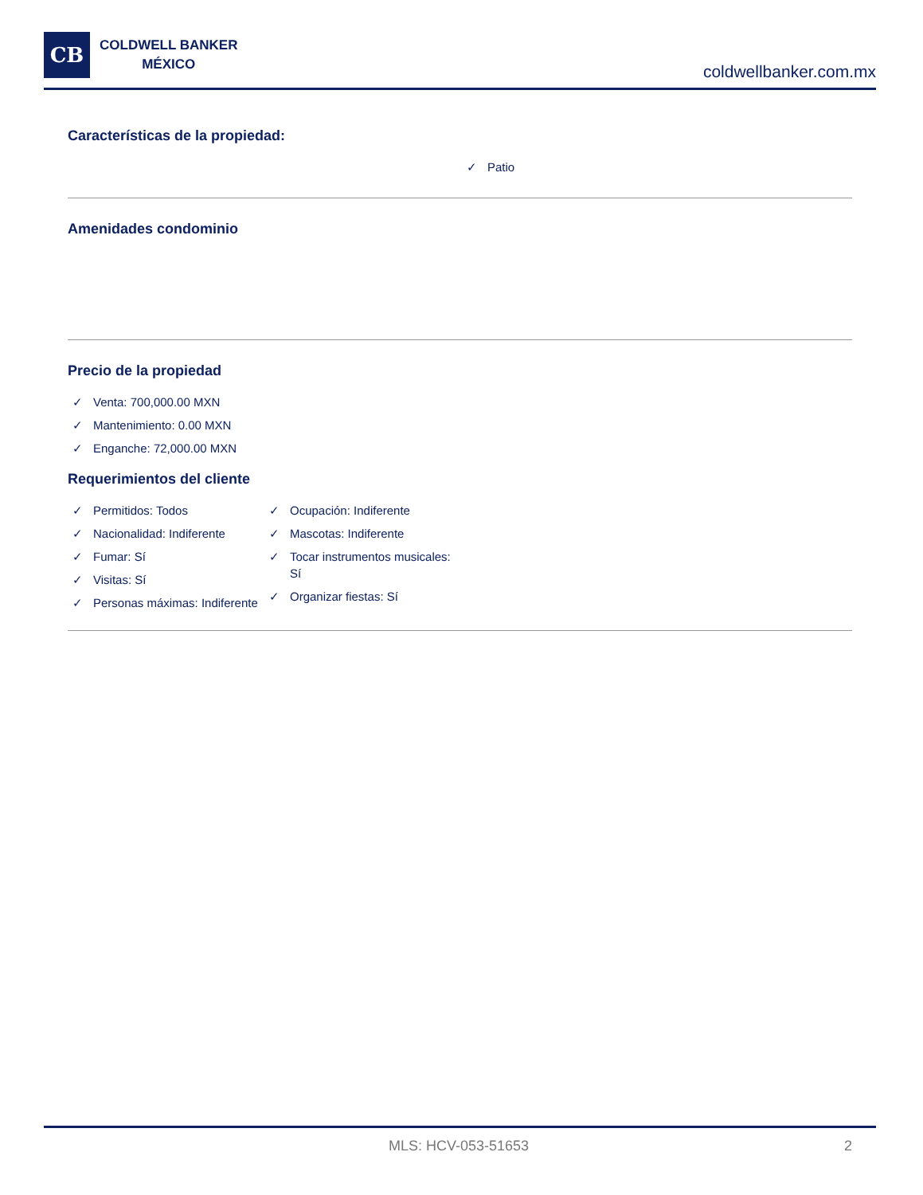CB
COLDWELL BANKER
MÉXICO
coldwellbanker.com.mx
Características de la propiedad:
✓ Patio
Amenidades condominio
Precio de la propiedad
✓ Venta: 700,000.00 MXN
✓ Mantenimiento: 0.00 MXN
✓ Enganche: 72,000.00 MXN
Requerimientos del cliente
✓ Permitidos: Todos
✓ Nacionalidad: Indiferente
✓ Fumar: Sí
✓ Visitas: Sí
✓ Personas máximas: Indiferente
✓ Ocupación: Indiferente
✓ Mascotas: Indiferente
✓ Tocar instrumentos musicales: Sí
✓ Organizar fiestas: Sí
MLS: HCV-053-51653 2